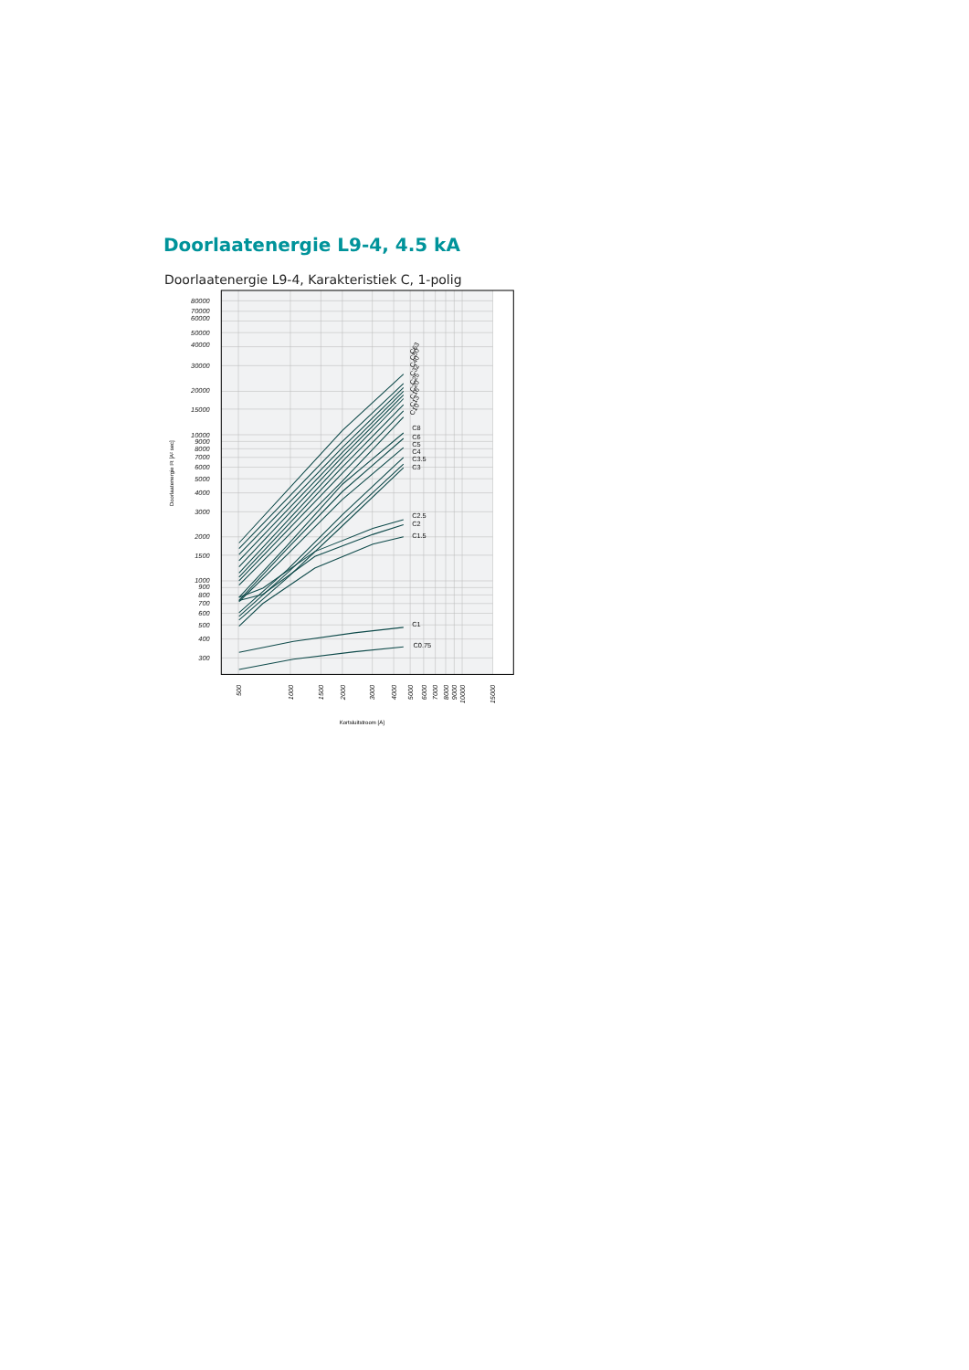Doorlaatenergie L9-4, 4.5 kA
Doorlaatenergie L9-4, Karakteristiek C, 1-polig
C10
C13
C16
C20
C25
C32
C40
C50
C63
C8
C6
C5
C4
C3.5
C3
C2.5
C2
C1.5
C1
C0.75
80000
70000
60000
50000
40000
30000
20000
15000
10000
9000
8000
7000
6000
5000
4000
3000
2000
1500
1000
900
800
700
600
500
400
300
500
1000
1500
2000
3000
4000
5000
6000
7000
8000
9000
10000
15000
Kortsluitstroom [A]
Doorlaatenergie I²t [A² sec]